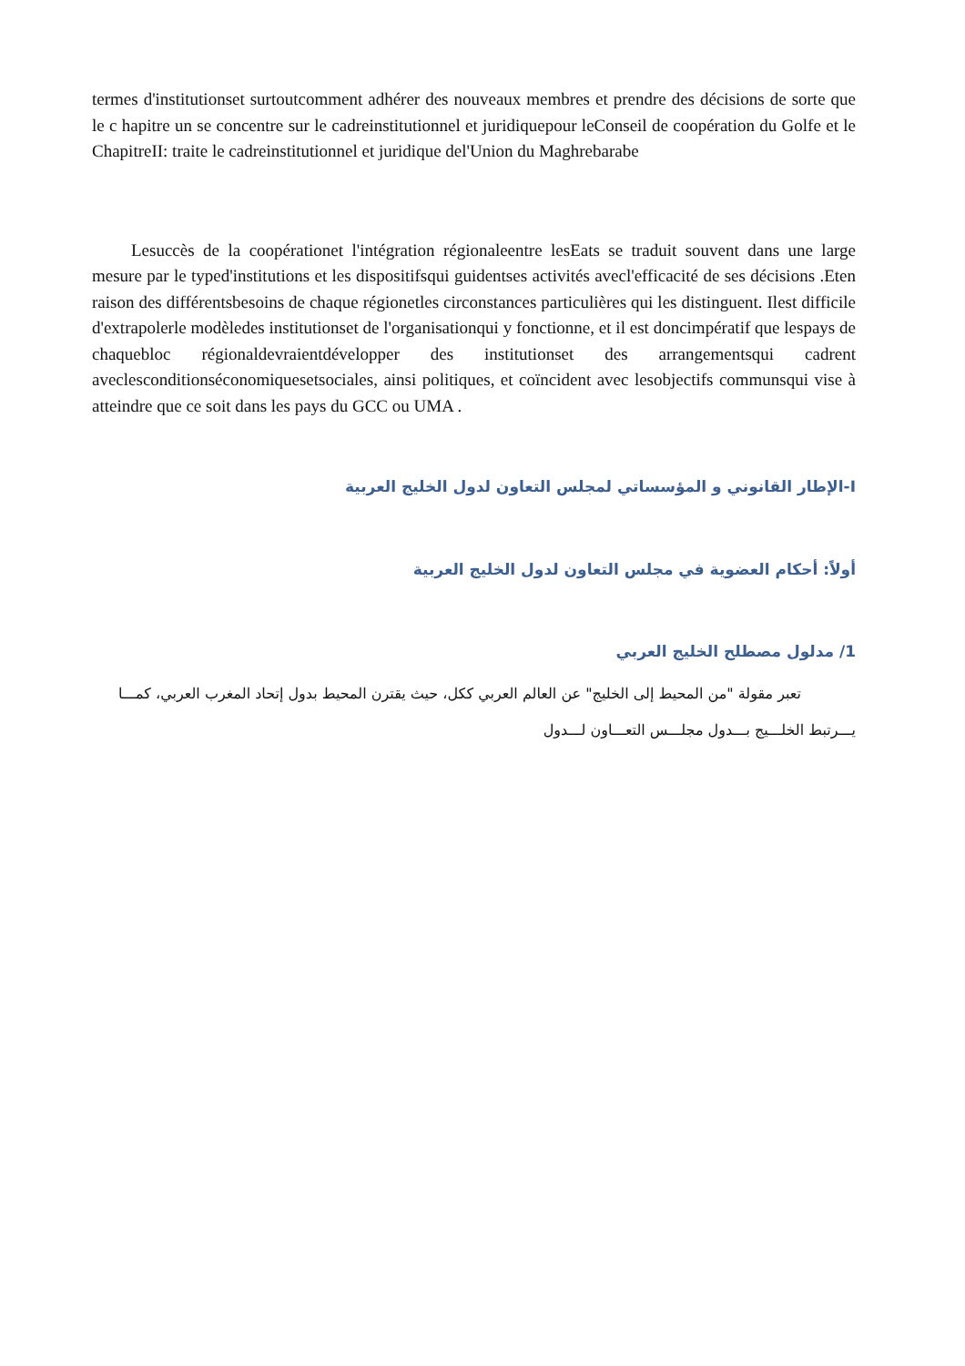termes d'institutionset surtoutcomment adhérer des nouveaux membres et prendre des décisions de sorte que le c hapitre un se concentre sur le cadreinstitutionnel et juridiquepour leConseil de coopération du Golfe et le ChapitreII: traite le cadreinstitutionnel et juridique del'Union du Maghrebarabe
Lesuccès de la coopérationet l'intégration régionaleentre lesEats se traduit souvent dans une large mesure par le typed'institutions et les dispositifsqui guidentses activités avecl'efficacité de ses décisions .Eten raison des différentsbesoins de chaque régionetles circonstances particulières qui les distinguent. Ilest difficile d'extrapolerle modèledes institutionset de l'organisationqui y fonctionne, et il est doncimpératif que lespays de chaquebloc régionaldevraientdévelopper des institutionset des arrangementsqui cadrent aveclesconditionséconomiquesetsociales, ainsi politiques, et coïncident avec lesobjectifs communsqui vise à atteindre que ce soit dans les pays du GCC ou UMA .
I-الإطار القانوني و المؤسساتي لمجلس التعاون لدول الخليج العربية
أولاً: أحكام العضوية في مجلس التعاون لدول الخليج العربية
1/ مدلول مصطلح الخليج العربي
تعبر مقولة "من المحيط إلى الخليج" عن العالم العربي ككل، حيث يقترن المحيط بدول إتحاد المغرب العربي، كمـــا يـــرتبط الخلـــيج بـــدول مجلـــس التعـــاون لـــدول